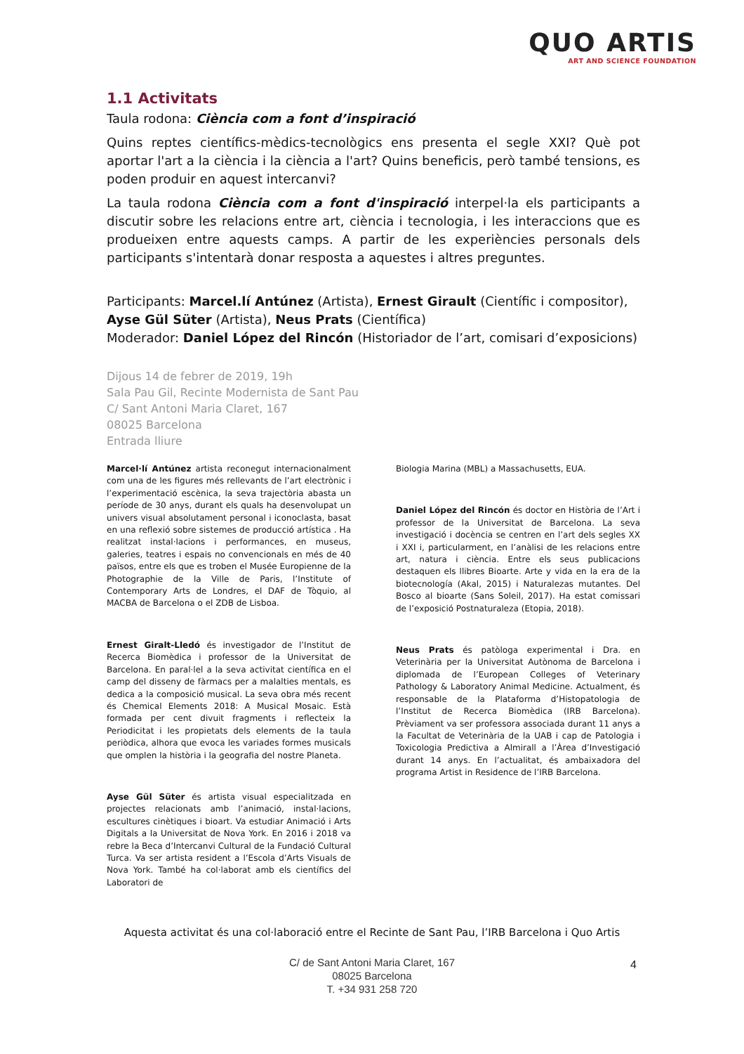QUO ARTIS
ART AND SCIENCE FOUNDATION
1.1 Activitats
Taula rodona: Ciència com a font d’inspiració
Quins reptes científics-mèdics-tecnològics ens presenta el segle XXI? Què pot aportar l'art a la ciència i la ciència a l'art? Quins beneficis, però també tensions, es poden produir en aquest intercanvi?
La taula rodona Ciència com a font d'inspiració interpel·la els participants a discutir sobre les relacions entre art, ciència i tecnologia, i les interaccions que es produeixen entre aquests camps. A partir de les experiències personals dels participants s'intentarà donar resposta a aquestes i altres preguntes.
Participants: Marcel.lí Antúnez (Artista), Ernest Girault (Científic i compositor), Ayse Gül Süter (Artista), Neus Prats (Científica)
Moderador: Daniel López del Rincón (Historiador de l’art, comisari d’exposicions)
Dijous 14 de febrer de 2019, 19h
Sala Pau Gil, Recinte Modernista de Sant Pau
C/ Sant Antoni Maria Claret, 167
08025 Barcelona
Entrada lliure
Marcel·lí Antúnez artista reconegut internacionalment com una de les figures més rellevants de l’art electrònic i l’experimentació escènica, la seva trajectòria abasta un període de 30 anys, durant els quals ha desenvolupat un univers visual absolutament personal i iconoclasta, basat en una reflexió sobre sistemes de producció artística . Ha realitzat instal·lacions i performances, en museus, galeries, teatres i espais no convencionals en més de 40 països, entre els que es troben el Musée Europienne de la Photographie de la Ville de Paris, l’Institute of Contemporary Arts de Londres, el DAF de Tòquio, al MACBA de Barcelona o el ZDB de Lisboa.
Ernest Giralt-Lledó és investigador de l’Institut de Recerca Biomèdica i professor de la Universitat de Barcelona. En paral·lel a la seva activitat científica en el camp del disseny de fàrmacs per a malalties mentals, es dedica a la composició musical. La seva obra més recent és Chemical Elements 2018: A Musical Mosaic. Està formada per cent divuit fragments i reflecteix la Periodicitat i les propietats dels elements de la taula periòdica, alhora que evoca les variades formes musicals que omplen la història i la geografia del nostre Planeta.
Ayse Gül Süter és artista visual especialitzada en projectes relacionats amb l’animació, instal·lacions, escultures cinètiques i bioart. Va estudiar Animació i Arts Digitals a la Universitat de Nova York. En 2016 i 2018 va rebre la Beca d’Intercanvi Cultural de la Fundació Cultural Turca. Va ser artista resident a l’Escola d’Arts Visuals de Nova York. També ha col·laborat amb els científics del Laboratori de
Biologia Marina (MBL) a Massachusetts, EUA.
Daniel López del Rincón és doctor en Història de l’Art i professor de la Universitat de Barcelona. La seva investigació i docència se centren en l’art dels segles XX i XXI i, particularment, en l’anàlisi de les relacions entre art, natura i ciència. Entre els seus publicacions destaquen els llibres Bioarte. Arte y vida en la era de la biotecnología (Akal, 2015) i Naturalezas mutantes. Del Bosco al bioarte (Sans Soleil, 2017). Ha estat comissari de l’exposició Postnaturaleza (Etopia, 2018).
Neus Prats és patòloga experimental i Dra. en Veterinària per la Universitat Autònoma de Barcelona i diplomada de l’European Colleges of Veterinary Pathology & Laboratory Animal Medicine. Actualment, és responsable de la Plataforma d’Histopatologia de l’Institut de Recerca Biomèdica (IRB Barcelona). Prèviament va ser professora associada durant 11 anys a la Facultat de Veterinària de la UAB i cap de Patologia i Toxicologia Predictiva a Almirall a l’Àrea d’Investigació durant 14 anys. En l’actualitat, és ambaixadora del programa Artist in Residence de l’IRB Barcelona.
Aquesta activitat és una col·laboració entre el Recinte de Sant Pau, l’IRB Barcelona i Quo Artis
C/ de Sant Antoni Maria Claret, 167
08025 Barcelona
T. +34 931 258 720
4